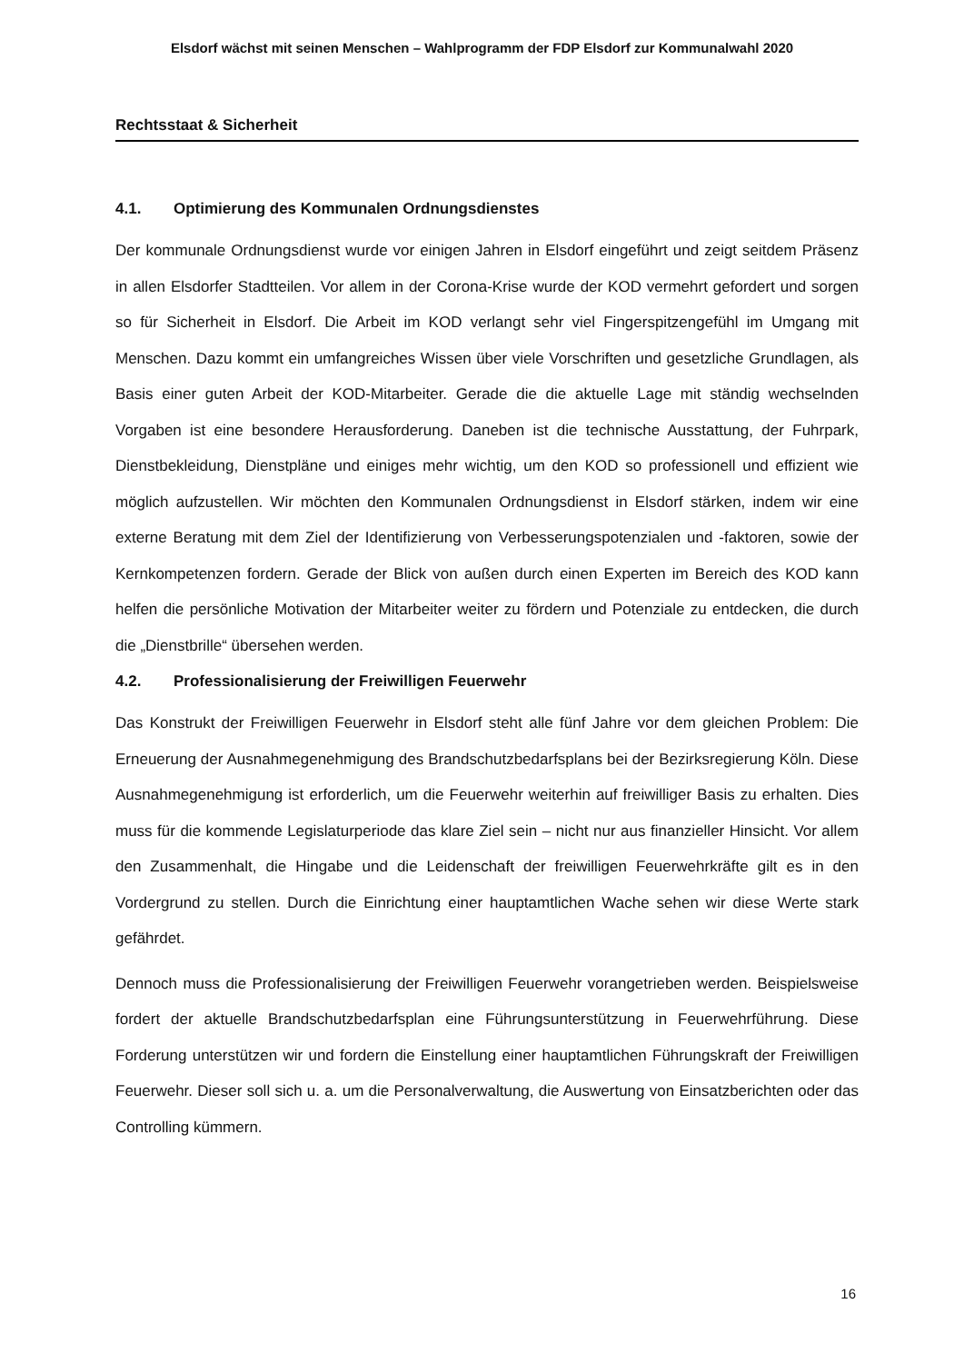Elsdorf wächst mit seinen Menschen – Wahlprogramm der FDP Elsdorf zur Kommunalwahl 2020
Rechtsstaat & Sicherheit
4.1. Optimierung des Kommunalen Ordnungsdienstes
Der kommunale Ordnungsdienst wurde vor einigen Jahren in Elsdorf eingeführt und zeigt seitdem Präsenz in allen Elsdorfer Stadtteilen. Vor allem in der Corona-Krise wurde der KOD vermehrt gefordert und sorgen so für Sicherheit in Elsdorf. Die Arbeit im KOD verlangt sehr viel Fingerspitzengefühl im Umgang mit Menschen. Dazu kommt ein umfangreiches Wissen über viele Vorschriften und gesetzliche Grundlagen, als Basis einer guten Arbeit der KOD-Mitarbeiter. Gerade die die aktuelle Lage mit ständig wechselnden Vorgaben ist eine besondere Herausforderung. Daneben ist die technische Ausstattung, der Fuhrpark, Dienstbekleidung, Dienstpläne und einiges mehr wichtig, um den KOD so professionell und effizient wie möglich aufzustellen. Wir möchten den Kommunalen Ordnungsdienst in Elsdorf stärken, indem wir eine externe Beratung mit dem Ziel der Identifizierung von Verbesserungspotenzialen und -faktoren, sowie der Kernkompetenzen fordern. Gerade der Blick von außen durch einen Experten im Bereich des KOD kann helfen die persönliche Motivation der Mitarbeiter weiter zu fördern und Potenziale zu entdecken, die durch die „Dienstbrille“ übersehen werden.
4.2. Professionalisierung der Freiwilligen Feuerwehr
Das Konstrukt der Freiwilligen Feuerwehr in Elsdorf steht alle fünf Jahre vor dem gleichen Problem: Die Erneuerung der Ausnahmegenehmigung des Brandschutzbedarfsplans bei der Bezirksregierung Köln. Diese Ausnahmegenehmigung ist erforderlich, um die Feuerwehr weiterhin auf freiwilliger Basis zu erhalten. Dies muss für die kommende Legislaturperiode das klare Ziel sein – nicht nur aus finanzieller Hinsicht. Vor allem den Zusammenhalt, die Hingabe und die Leidenschaft der freiwilligen Feuerwehrkräfte gilt es in den Vordergrund zu stellen. Durch die Einrichtung einer hauptamtlichen Wache sehen wir diese Werte stark gefährdet.
Dennoch muss die Professionalisierung der Freiwilligen Feuerwehr vorangetrieben werden. Beispielsweise fordert der aktuelle Brandschutzbedarfsplan eine Führungsunterstützung in Feuerwehrführung. Diese Forderung unterstützen wir und fordern die Einstellung einer hauptamtlichen Führungskraft der Freiwilligen Feuerwehr. Dieser soll sich u. a. um die Personalverwaltung, die Auswertung von Einsatzberichten oder das Controlling kümmern.
16